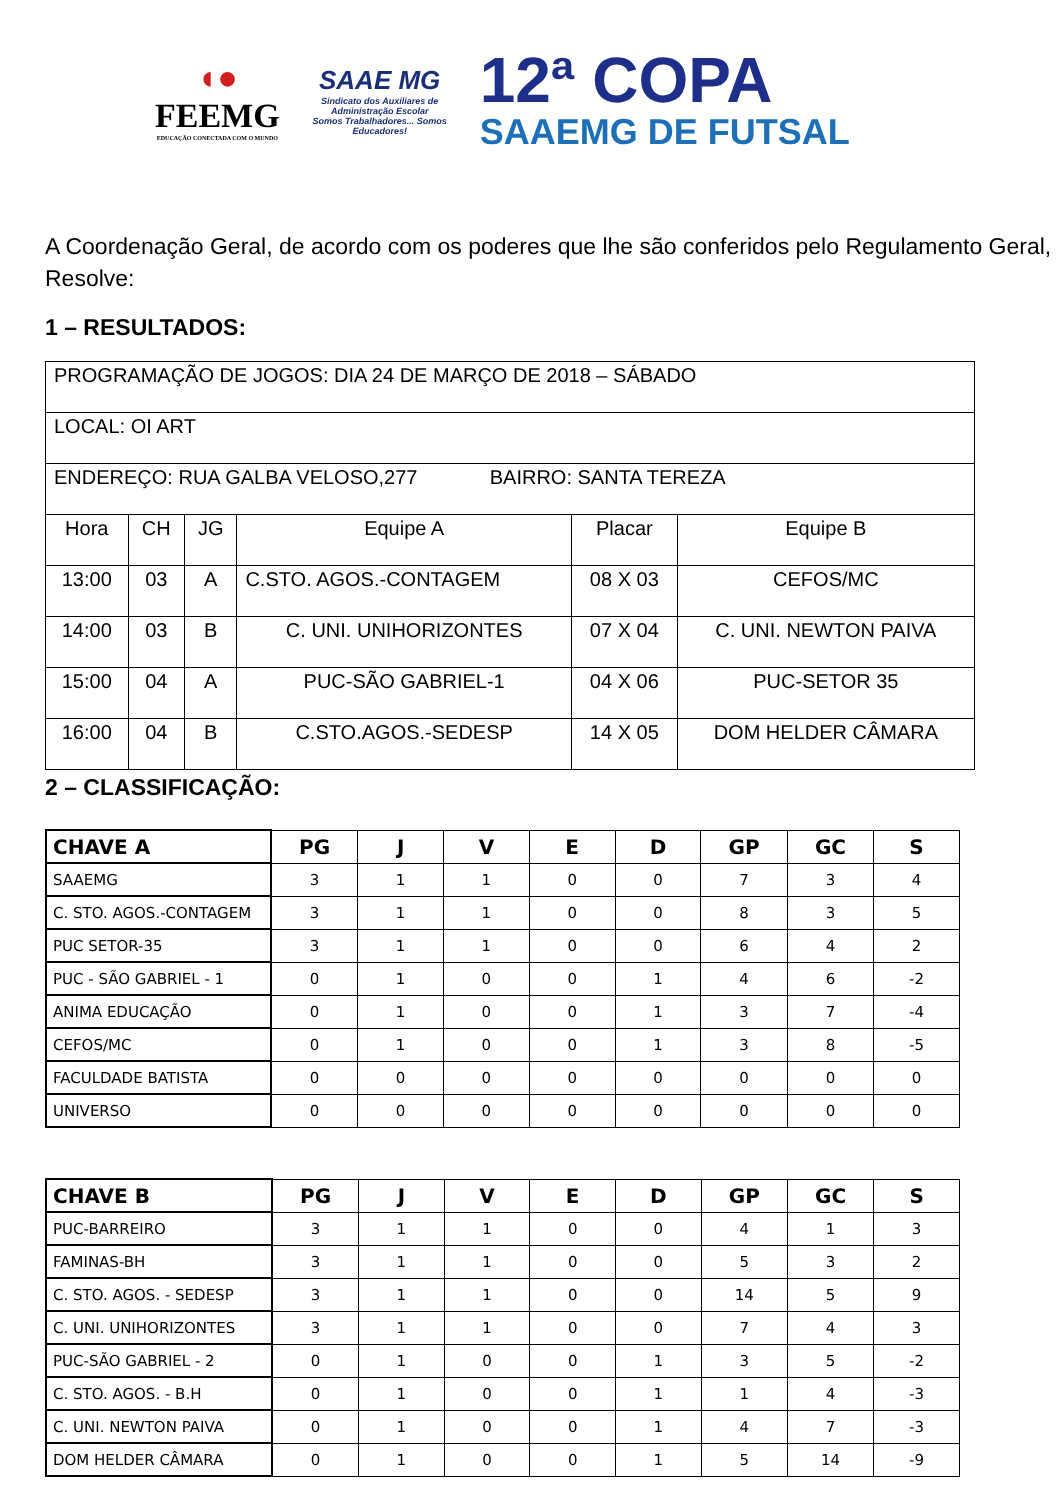◖●
FEEMG
EDUCAÇÃO CONECTADA COM O MUNDO
SAAE MG
Sindicato dos Auxiliares de Administração Escolar
Somos Trabalhadores... Somos Educadores!
12ª COPA
SAAEMG DE FUTSAL
A Coordenação Geral, de acordo com os poderes que lhe são conferidos pelo Regulamento Geral, Resolve:
1 – RESULTADOS:
| PROGRAMAÇÃO DE JOGOS: DIA 24 DE MARÇO DE 2018 – SÁBADO | | | | | |
| LOCAL: OI ART | | | | | |
| ENDEREÇO: RUA GALBA VELOSO,277 BAIRRO: SANTA TEREZA | | | | | |
| Hora | CH | JG | Equipe A | Placar | Equipe B |
| 13:00 | 03 | A | C.STO. AGOS.-CONTAGEM | 08 X 03 | CEFOS/MC |
| 14:00 | 03 | B | C. UNI. UNIHORIZONTES | 07 X 04 | C. UNI. NEWTON PAIVA |
| 15:00 | 04 | A | PUC-SÃO GABRIEL-1 | 04 X 06 | PUC-SETOR 35 |
| 16:00 | 04 | B | C.STO.AGOS.-SEDESP | 14 X 05 | DOM HELDER CÂMARA |
2 – CLASSIFICAÇÃO:
| CHAVE A | PG | J | V | E | D | GP | GC | S |
| --- | --- | --- | --- | --- | --- | --- | --- | --- |
| SAAEMG | 3 | 1 | 1 | 0 | 0 | 7 | 3 | 4 |
| C. STO. AGOS.-CONTAGEM | 3 | 1 | 1 | 0 | 0 | 8 | 3 | 5 |
| PUC SETOR-35 | 3 | 1 | 1 | 0 | 0 | 6 | 4 | 2 |
| PUC - SÃO GABRIEL - 1 | 0 | 1 | 0 | 0 | 1 | 4 | 6 | -2 |
| ANIMA EDUCAÇÃO | 0 | 1 | 0 | 0 | 1 | 3 | 7 | -4 |
| CEFOS/MC | 0 | 1 | 0 | 0 | 1 | 3 | 8 | -5 |
| FACULDADE BATISTA | 0 | 0 | 0 | 0 | 0 | 0 | 0 | 0 |
| UNIVERSO | 0 | 0 | 0 | 0 | 0 | 0 | 0 | 0 |
| CHAVE B | PG | J | V | E | D | GP | GC | S |
| --- | --- | --- | --- | --- | --- | --- | --- | --- |
| PUC-BARREIRO | 3 | 1 | 1 | 0 | 0 | 4 | 1 | 3 |
| FAMINAS-BH | 3 | 1 | 1 | 0 | 0 | 5 | 3 | 2 |
| C. STO. AGOS. - SEDESP | 3 | 1 | 1 | 0 | 0 | 14 | 5 | 9 |
| C. UNI. UNIHORIZONTES | 3 | 1 | 1 | 0 | 0 | 7 | 4 | 3 |
| PUC-SÃO GABRIEL - 2 | 0 | 1 | 0 | 0 | 1 | 3 | 5 | -2 |
| C. STO. AGOS. - B.H | 0 | 1 | 0 | 0 | 1 | 1 | 4 | -3 |
| C. UNI. NEWTON PAIVA | 0 | 1 | 0 | 0 | 1 | 4 | 7 | -3 |
| DOM HELDER CÂMARA | 0 | 1 | 0 | 0 | 1 | 5 | 14 | -9 |